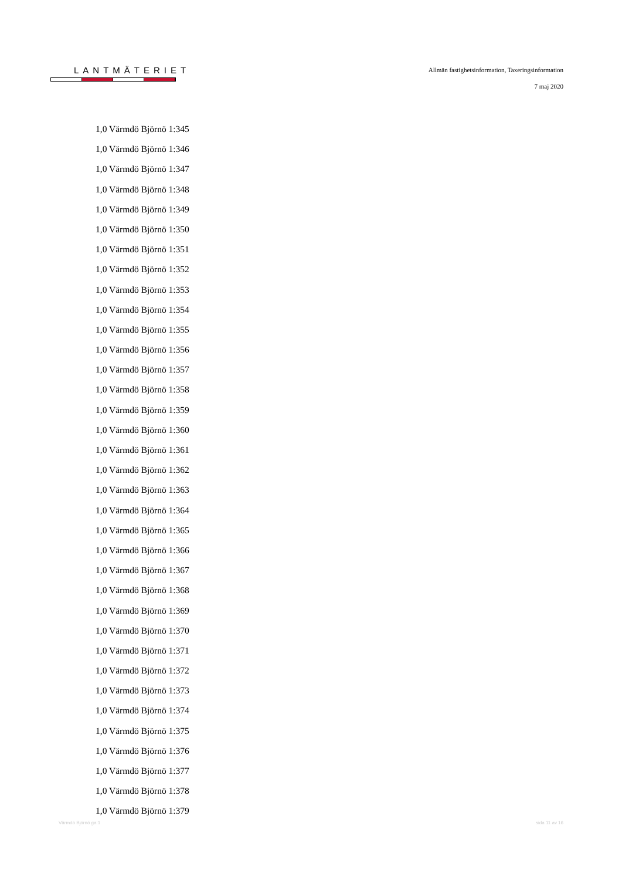LANTMÄTERIET
Allmän fastighetsinformation, Taxeringsinformation
7 maj 2020
1,0 Värmdö Björnö 1:345
1,0 Värmdö Björnö 1:346
1,0 Värmdö Björnö 1:347
1,0 Värmdö Björnö 1:348
1,0 Värmdö Björnö 1:349
1,0 Värmdö Björnö 1:350
1,0 Värmdö Björnö 1:351
1,0 Värmdö Björnö 1:352
1,0 Värmdö Björnö 1:353
1,0 Värmdö Björnö 1:354
1,0 Värmdö Björnö 1:355
1,0 Värmdö Björnö 1:356
1,0 Värmdö Björnö 1:357
1,0 Värmdö Björnö 1:358
1,0 Värmdö Björnö 1:359
1,0 Värmdö Björnö 1:360
1,0 Värmdö Björnö 1:361
1,0 Värmdö Björnö 1:362
1,0 Värmdö Björnö 1:363
1,0 Värmdö Björnö 1:364
1,0 Värmdö Björnö 1:365
1,0 Värmdö Björnö 1:366
1,0 Värmdö Björnö 1:367
1,0 Värmdö Björnö 1:368
1,0 Värmdö Björnö 1:369
1,0 Värmdö Björnö 1:370
1,0 Värmdö Björnö 1:371
1,0 Värmdö Björnö 1:372
1,0 Värmdö Björnö 1:373
1,0 Värmdö Björnö 1:374
1,0 Värmdö Björnö 1:375
1,0 Värmdö Björnö 1:376
1,0 Värmdö Björnö 1:377
1,0 Värmdö Björnö 1:378
1,0 Värmdö Björnö 1:379
Värmdö Björnö ga:1 sida 11 av 16